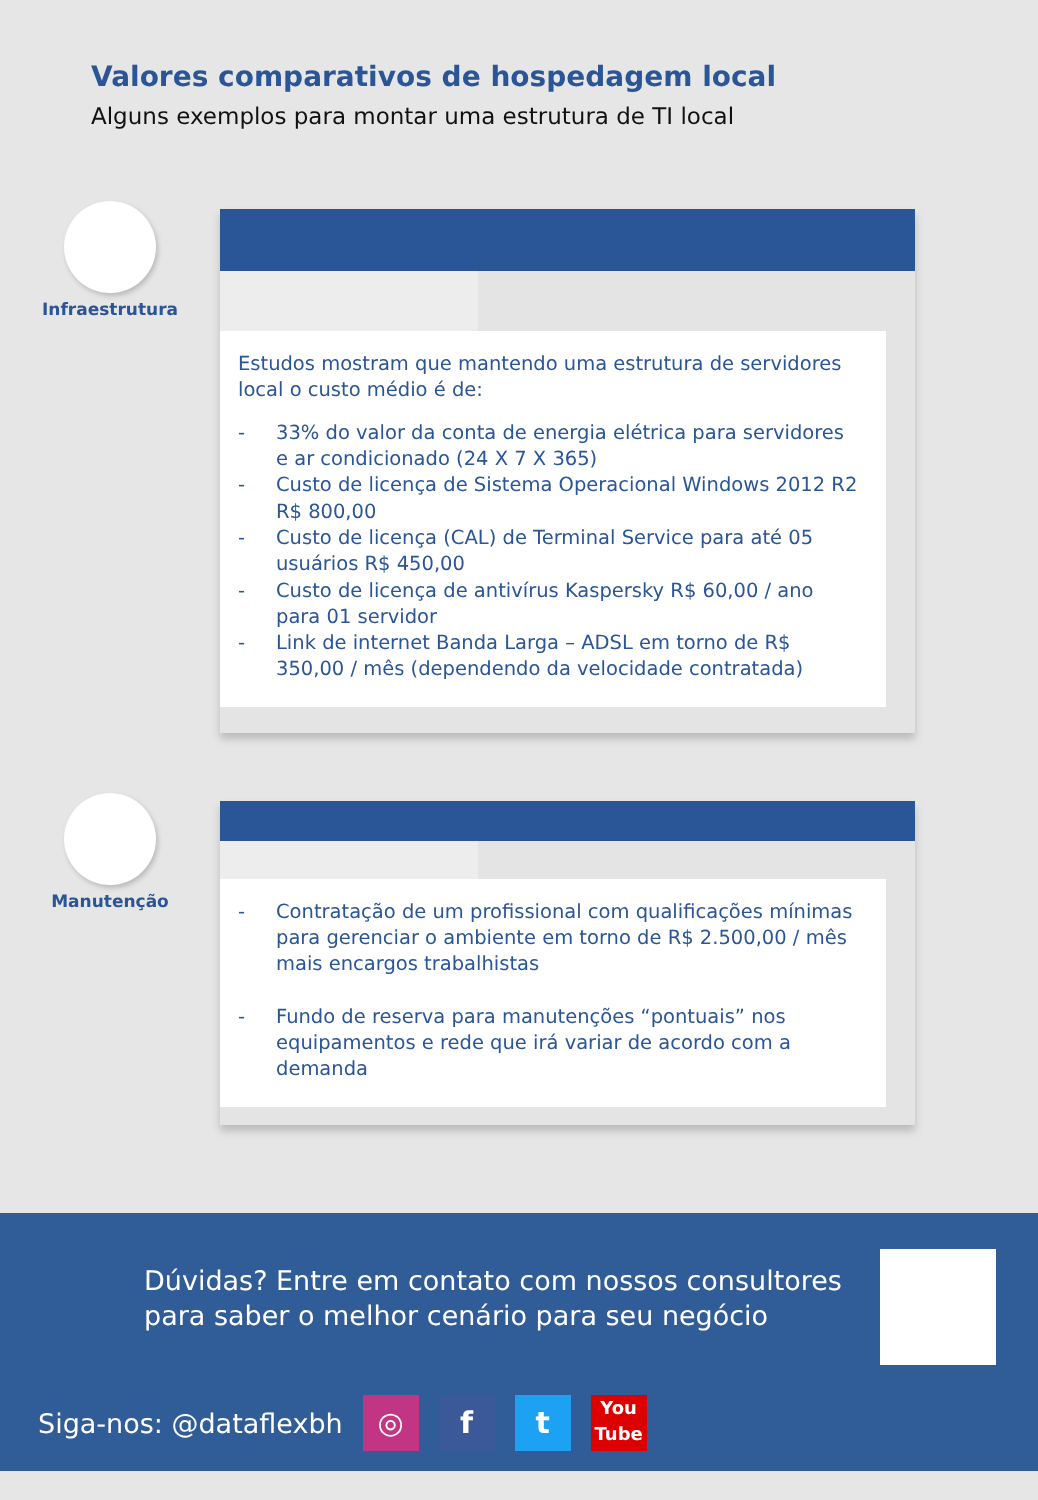Valores comparativos de hospedagem local
Alguns exemplos para montar uma estrutura de TI local
Infraestrutura
Estudos mostram que mantendo uma estrutura de servidores local o custo médio é de:
- 33% do valor da conta de energia elétrica para servidores e ar condicionado (24 X 7 X 365)
- Custo de licença de Sistema Operacional Windows 2012 R2 R$ 800,00
- Custo de licença (CAL) de Terminal Service para até 05 usuários R$ 450,00
- Custo de licença de antivírus Kaspersky R$ 60,00 / ano para 01 servidor
- Link de internet Banda Larga – ADSL em torno de R$ 350,00 / mês (dependendo da velocidade contratada)
Manutenção
- Contratação de um profissional com qualificações mínimas para gerenciar o ambiente em torno de R$ 2.500,00 / mês mais encargos trabalhistas
- Fundo de reserva para manutenções “pontuais” nos equipamentos e rede que irá variar de acordo com a demanda
Dúvidas? Entre em contato com nossos consultores para saber o melhor cenário para seu negócio
Siga-nos: @dataflexbh ◎ f t You Tube